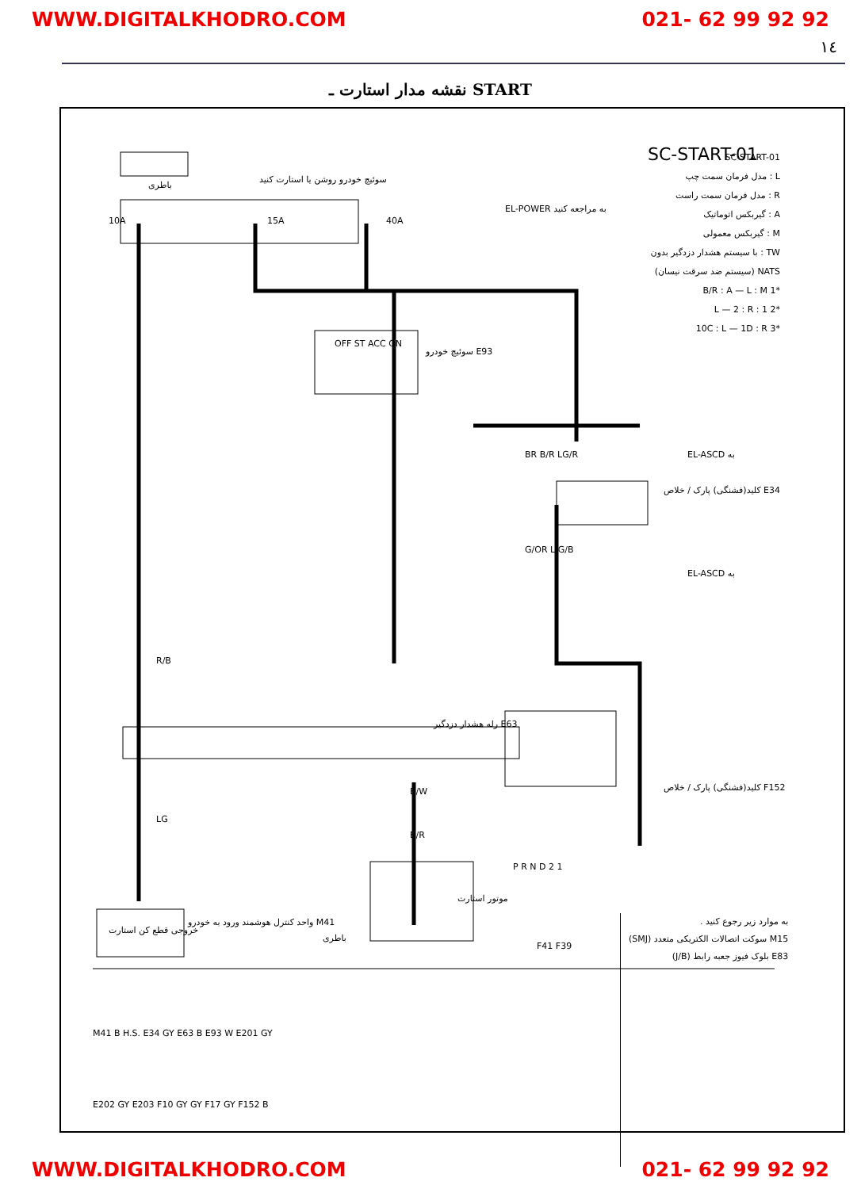WWW.DIGITALKHODRO.COM 021- 62 99 92 92
١٤
نقشه مدار استارت ـ START
SC-START-01
باطری
سوئیچ خودرو روشن یا استارت کنید
10A
15A
40A
EL-POWER به مراجعه کنید
OFF ST ACC ON
سوئیچ خودرو E93
BR B/R LG/R
EL-ASCD به
کلید(فشنگی) پارک / خلاص E34
G/OR L G/B
EL-ASCD به
R/B
رله هشدار دزدگیر E63
B/W
B/R
کلید(فشنگی) پارک / خلاص F152
P R N D 2 1
موتور استارت
باطری
واحد کنترل هوشمند ورود به خودرو M41
خروجی قطع کن استارت
LG
F41 F39
M41 B H.S. E34 GY E63 B E93 W E201 GY
E202 GY E203 F10 GY GY F17 GY F152 B
SC-START-01
L : مدل فرمان سمت چپ
R : مدل فرمان سمت راست
A : گیربکس اتوماتیک
M : گیربکس معمولی
TW : با سیستم هشدار دزدگیر بدون
NATS (سیستم ضد سرقت نیسان)
*1 B/R : A — L : M
*2 1 : L — 2 : R
*3 10C : L — 1D : R
به موارد زیر رجوع کنید .
M15 سوکت اتصالات الکتریکی متعدد (SMJ)
E83 بلوک فیوز جعبه رابط (J/B)
WWW.DIGITALKHODRO.COM 021- 62 99 92 92